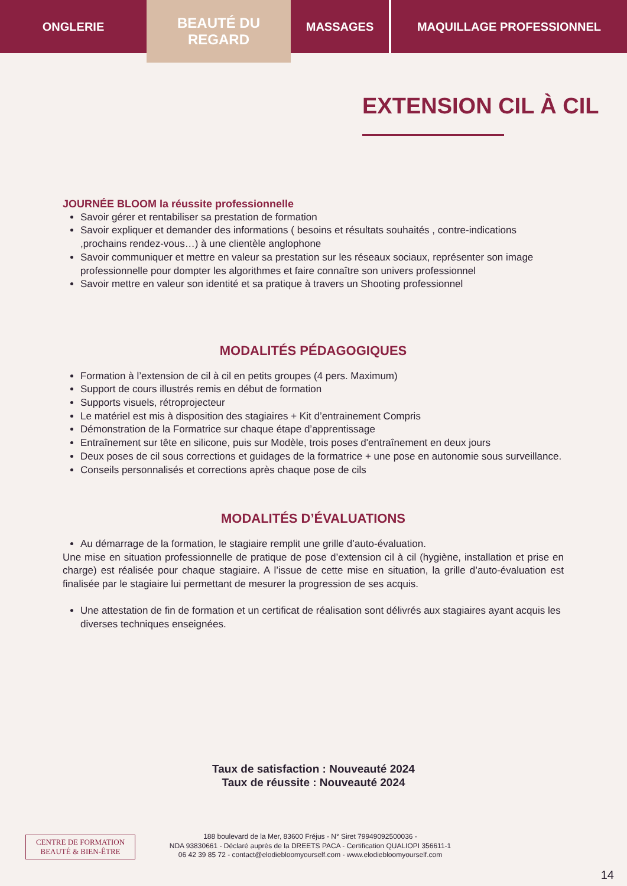ONGLERIE
BEAUTÉ DU
REGARD
MASSAGES MAQUILLAGE PROFESSIONNEL
EXTENSION CIL À CIL
JOURNÉE BLOOM la réussite professionnelle
Savoir gérer et rentabiliser sa prestation de formation
Savoir expliquer et demander des informations ( besoins et résultats souhaités , contre-indications ,prochains rendez-vous…) à une clientèle anglophone
Savoir communiquer et mettre en valeur sa prestation sur les réseaux sociaux, représenter son image professionnelle pour dompter les algorithmes et faire connaître son univers professionnel
Savoir mettre en valeur son identité et sa pratique à travers un Shooting professionnel
MODALITÉS PÉDAGOGIQUES
Formation à l’extension de cil à cil en petits groupes (4 pers. Maximum)
Support de cours illustrés remis en début de formation
Supports visuels, rétroprojecteur
Le matériel est mis à disposition des stagiaires + Kit d’entrainement Compris
Démonstration de la Formatrice sur chaque étape d’apprentissage
Entraînement sur tête en silicone, puis sur Modèle, trois poses d'entraînement en deux jours
Deux poses de cil sous corrections et guidages de la formatrice + une pose en autonomie sous surveillance.
Conseils personnalisés et corrections après chaque pose de cils
MODALITÉS D’ÉVALUATIONS
Au démarrage de la formation, le stagiaire remplit une grille d’auto-évaluation.
Une mise en situation professionnelle de pratique de pose d’extension cil à cil (hygiène, installation et prise en charge) est réalisée pour chaque stagiaire. A l’issue de cette mise en situation, la grille d’auto-évaluation est finalisée par le stagiaire lui permettant de mesurer la progression de ses acquis.
Une attestation de fin de formation et un certificat de réalisation sont délivrés aux stagiaires ayant acquis les diverses techniques enseignées.
Taux de satisfaction : Nouveauté 2024
Taux de réussite : Nouveauté 2024
CENTRE DE FORMATION
BEAUTÉ & BIEN-ÊTRE
188 boulevard de la Mer, 83600 Fréjus - N° Siret 79949092500036 -
NDA 93830661 - Déclaré auprès de la DREETS PACA - Certification QUALIOPI 356611-1
06 42 39 85 72 - contact@elodiebloomyourself.com - www.elodiebloomyourself.com
14